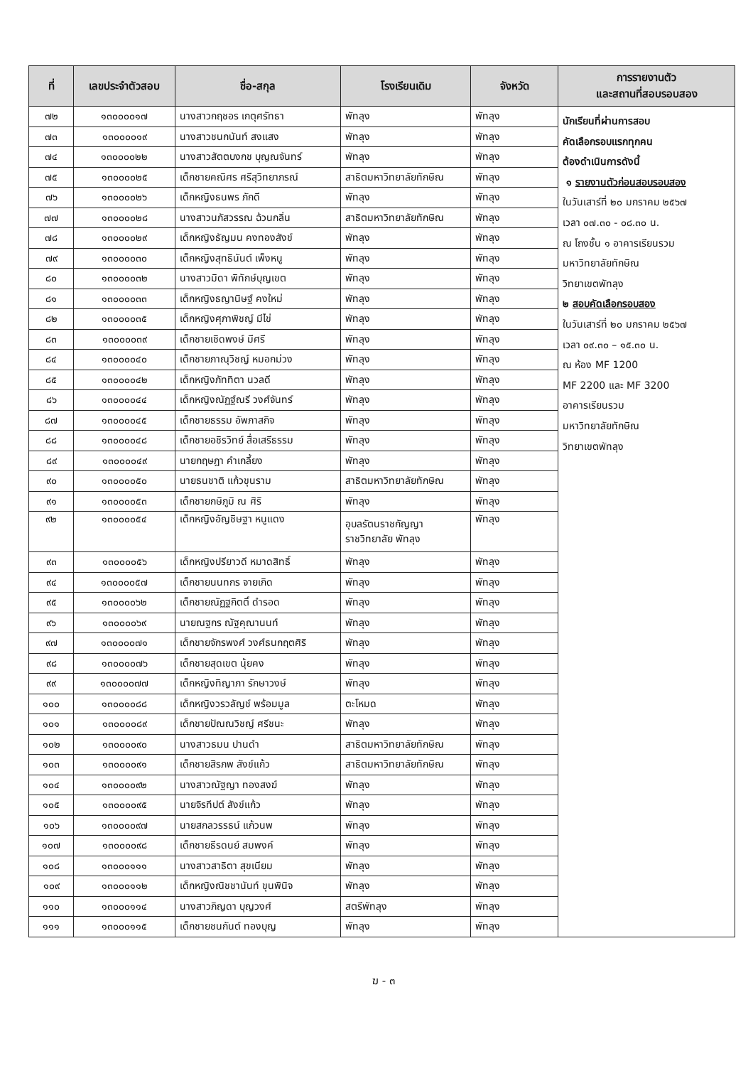| ที่ | เลขประจำตัวสอบ | ชื่อ-สกุล | โรงเรียนเดิม | จังหวัด | การรายงานตัว และสถานที่สอบรอบสอง |
| --- | --- | --- | --- | --- | --- |
| ๗๒ | ๑๓๐๐๐๐๑๗ | นางสาวกฤชอร เกตุศรัทธา | พัทลุง | พัทลุง | นักเรียนที่ผ่านการสอบ คัดเลือกรอบแรกทุกคน ต้องดำเนินการดังนี้ ๑ รายงานตัวก่อนสอบรอบสอง ในวันเสาร์ที่ ๒๐ มกราคม ๒๕๖๗ เวลา ๐๗.๓๐ - ๐๘.๓๐ น. ณ โถงชั้น ๑ อาคารเรียนรวม มหาวิทยาลัยทักษิณ วิทยาเขตพัทลุง ๒ สอบคัดเลือกรอบสอง ในวันเสาร์ที่ ๒๐ มกราคม ๒๕๖๗ เวลา ๐๙.๓๐ – ๑๕.๓๐ น. ณ ห้อง MF 1200 MF 2200 และ MF 3200 อาคารเรียนรวม มหาวิทยาลัยทักษิณ วิทยาเขตพัทลุง |
| ๗๓ | ๑๓๐๐๐๐๑๙ | นางสาวชนกนันท์ สงแสง | พัทลุง | พัทลุง | |
| ๗๔ | ๑๓๐๐๐๐๒๒ | นางสาวสัตตบงกช บุญณจันทร์ | พัทลุง | พัทลุง | |
| ๗๕ | ๑๓๐๐๐๐๒๕ | เด็กชายคณิศร ศรีสุวิทยาภรณ์ | สาธิตมหาวิทยาลัยทักษิณ | พัทลุง | |
| ๗๖ | ๑๓๐๐๐๐๒๖ | เด็กหญิงธนพร ภักดี | พัทลุง | พัทลุง | |
| ๗๗ | ๑๓๐๐๐๐๒๘ | นางสาวนภัสวรรณ ฉ้วนกลิ่น | สาธิตมหาวิทยาลัยทักษิณ | พัทลุง | |
| ๗๘ | ๑๓๐๐๐๐๒๙ | เด็กหญิงธัญมน คงทองสังข์ | พัทลุง | พัทลุง | |
| ๗๙ | ๑๓๐๐๐๐๓๐ | เด็กหญิงสุทธินันต์ เพ็งหนู | พัทลุง | พัทลุง | |
| ๘๐ | ๑๓๐๐๐๐๓๒ | นางสาวมิดา พิทักษ์บุญเขต | พัทลุง | พัทลุง | |
| ๘๑ | ๑๓๐๐๐๐๓๓ | เด็กหญิงธญานิษฐ์ คงใหม่ | พัทลุง | พัทลุง | |
| ๘๒ | ๑๓๐๐๐๐๓๕ | เด็กหญิงศุภาพิชญ์ มีไข่ | พัทลุง | พัทลุง | |
| ๘๓ | ๑๓๐๐๐๐๓๙ | เด็กชายเชิดพงษ์ มีศรี | พัทลุง | พัทลุง | |
| ๘๔ | ๑๓๐๐๐๐๔๐ | เด็กชายภาณุวิชญ์ หมอกม่วง | พัทลุง | พัทลุง | |
| ๘๕ | ๑๓๐๐๐๐๔๒ | เด็กหญิงภัททิตา นวลดี | พัทลุง | พัทลุง | |
| ๘๖ | ๑๓๐๐๐๐๔๔ | เด็กหญิงณัฏฐ์ณรี วงศ์จันทร์ | พัทลุง | พัทลุง | |
| ๘๗ | ๑๓๐๐๐๐๔๕ | เด็กชายธรรม อัพภาสกิจ | พัทลุง | พัทลุง | |
| ๘๘ | ๑๓๐๐๐๐๔๘ | เด็กชายอชิรวิทย์ สื่อเสรีธรรม | พัทลุง | พัทลุง | |
| ๘๙ | ๑๓๐๐๐๐๔๙ | นายกฤษฎา คำเกลี้ยง | พัทลุง | พัทลุง | |
| ๙๐ | ๑๓๐๐๐๐๕๐ | นายธนชาติ แก้วขุนราม | สาธิตมหาวิทยาลัยทักษิณ | พัทลุง | |
| ๙๑ | ๑๓๐๐๐๐๕๓ | เด็กชายกษิภูมิ ณ ศิริ | พัทลุง | พัทลุง | |
| ๙๒ | ๑๓๐๐๐๐๕๔ | เด็กหญิงอัญชิษฐา หนูแดง | อุบลรัตนราชกัญญา ราชวิทยาลัย พัทลุง | พัทลุง | |
| ๙๓ | ๑๓๐๐๐๐๕๖ | เด็กหญิงปรียาวดี หมาดสิทธิ์ | พัทลุง | พัทลุง | |
| ๙๔ | ๑๓๐๐๐๐๕๗ | เด็กชายนนทกร จายเกิด | พัทลุง | พัทลุง | |
| ๙๕ | ๑๓๐๐๐๐๖๒ | เด็กชายณัฏฐกิตติ์ ดำรอด | พัทลุง | พัทลุง | |
| ๙๖ | ๑๓๐๐๐๐๖๙ | นายณฐกร ณัฐคุณานนท์ | พัทลุง | พัทลุง | |
| ๙๗ | ๑๓๐๐๐๐๗๑ | เด็กชายจักรพงศ์ วงศ์ธนกฤตศิริ | พัทลุง | พัทลุง | |
| ๙๘ | ๑๓๐๐๐๐๗๖ | เด็กชายสุดเขต นุ้ยคง | พัทลุง | พัทลุง | |
| ๙๙ | ๑๓๐๐๐๐๗๗ | เด็กหญิงทิญาภา รักษาวงษ์ | พัทลุง | พัทลุง | |
| ๑๐๐ | ๑๓๐๐๐๐๘๘ | เด็กหญิงวรวลัญช์ พร้อมมูล | ตะโหมด | พัทลุง | |
| ๑๐๑ | ๑๓๐๐๐๐๘๙ | เด็กชายปัณณวิชญ์ ศรีชนะ | พัทลุง | พัทลุง | |
| ๑๐๒ | ๑๓๐๐๐๐๙๐ | นางสาวธมน ปานดำ | สาธิตมหาวิทยาลัยทักษิณ | พัทลุง | |
| ๑๐๓ | ๑๓๐๐๐๐๙๑ | เด็กชายสิรภพ สังข์แก้ว | สาธิตมหาวิทยาลัยทักษิณ | พัทลุง | |
| ๑๐๔ | ๑๓๐๐๐๐๙๒ | นางสาวณัฐญา ทองสงฆ์ | พัทลุง | พัทลุง | |
| ๑๐๕ | ๑๓๐๐๐๐๙๕ | นายจิรทีปต์ สังข์แก้ว | พัทลุง | พัทลุง | |
| ๑๐๖ | ๑๓๐๐๐๐๙๗ | นายสกลวรรธน์ แก้วนพ | พัทลุง | พัทลุง | |
| ๑๐๗ | ๑๓๐๐๐๐๙๘ | เด็กชายธีรดนย์ สมพงค์ | พัทลุง | พัทลุง | |
| ๑๐๘ | ๑๓๐๐๐๑๑๑ | นางสาวสาธิตา สุขเนียม | พัทลุง | พัทลุง | |
| ๑๐๙ | ๑๓๐๐๐๑๑๒ | เด็กหญิงณิชชานันท์ ขุนพินิจ | พัทลุง | พัทลุง | |
| ๑๑๐ | ๑๓๐๐๐๑๑๔ | นางสาวภิญดา บุญวงศ์ | สตรีพัทลุง | พัทลุง | |
| ๑๑๑ | ๑๓๐๐๐๑๑๕ | เด็กชายชนกันต์ ทองบุญ | พัทลุง | พัทลุง | |
ฆ - ๓